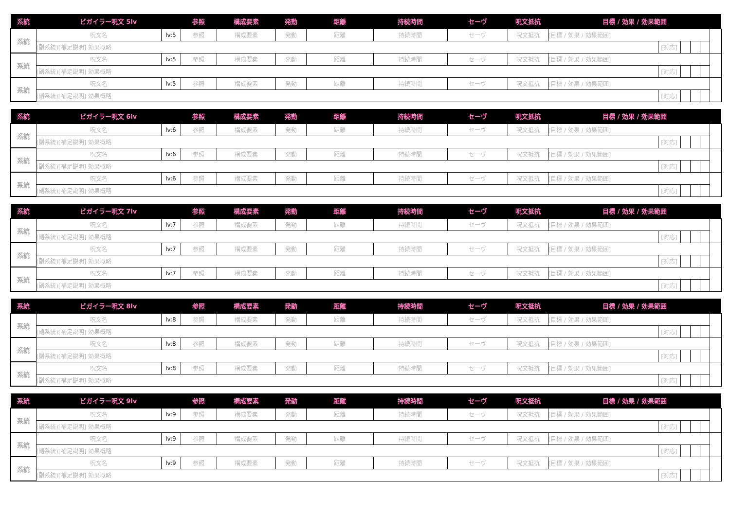| 系統 | ビガイラー呪文 5lv | | 参照 | 構成要素 | 発動 | 距離 | 持続時間 | セーヴ | 呪文抵抗 | 目標 / 効果 / 効果範囲 | | | | | |
| --- | --- | --- | --- | --- | --- | --- | --- | --- | --- | --- | --- | --- | --- | --- | --- |
| 系統 | 呪文名 | lv:5 | 参照 | 構成要素 | 発動 | 距離 | 持続時間 | セーヴ | 呪文抵抗 | [目標 / 効果 / 効果範囲] | | | | | |
| | (副系統)[補足説明] 効果概略 | | | | | | | | | | [対応] | | | | |
| 系統 | 呪文名 | lv:5 | 参照 | 構成要素 | 発動 | 距離 | 持続時間 | セーヴ | 呪文抵抗 | [目標 / 効果 / 効果範囲] | | | | | |
| | (副系統)[補足説明] 効果概略 | | | | | | | | | | [対応] | | | | |
| 系統 | 呪文名 | lv:5 | 参照 | 構成要素 | 発動 | 距離 | 持続時間 | セーヴ | 呪文抵抗 | [目標 / 効果 / 効果範囲] | | | | | |
| | (副系統)[補足説明] 効果概略 | | | | | | | | | | [対応] | | | | |
| 系統 | ビガイラー呪文 6lv | | 参照 | 構成要素 | 発動 | 距離 | 持続時間 | セーヴ | 呪文抵抗 | 目標 / 効果 / 効果範囲 | | | | | |
| --- | --- | --- | --- | --- | --- | --- | --- | --- | --- | --- | --- | --- | --- | --- | --- |
| 系統 | 呪文名 | lv:6 | 参照 | 構成要素 | 発動 | 距離 | 持続時間 | セーヴ | 呪文抵抗 | [目標 / 効果 / 効果範囲] | | | | | |
| | (副系統)[補足説明] 効果概略 | | | | | | | | | | [対応] | | | | |
| 系統 | 呪文名 | lv:6 | 参照 | 構成要素 | 発動 | 距離 | 持続時間 | セーヴ | 呪文抵抗 | [目標 / 効果 / 効果範囲] | | | | | |
| | (副系統)[補足説明] 効果概略 | | | | | | | | | | [対応] | | | | |
| 系統 | 呪文名 | lv:6 | 参照 | 構成要素 | 発動 | 距離 | 持続時間 | セーヴ | 呪文抵抗 | [目標 / 効果 / 効果範囲] | | | | | |
| | (副系統)[補足説明] 効果概略 | | | | | | | | | | [対応] | | | | |
| 系統 | ビガイラー呪文 7lv | | 参照 | 構成要素 | 発動 | 距離 | 持続時間 | セーヴ | 呪文抵抗 | 目標 / 効果 / 効果範囲 | | | | | |
| --- | --- | --- | --- | --- | --- | --- | --- | --- | --- | --- | --- | --- | --- | --- | --- |
| 系統 | 呪文名 | lv:7 | 参照 | 構成要素 | 発動 | 距離 | 持続時間 | セーヴ | 呪文抵抗 | [目標 / 効果 / 効果範囲] | | | | | |
| | (副系統)[補足説明] 効果概略 | | | | | | | | | | [対応] | | | | |
| 系統 | 呪文名 | lv:7 | 参照 | 構成要素 | 発動 | 距離 | 持続時間 | セーヴ | 呪文抵抗 | [目標 / 効果 / 効果範囲] | | | | | |
| | (副系統)[補足説明] 効果概略 | | | | | | | | | | [対応] | | | | |
| 系統 | 呪文名 | lv:7 | 参照 | 構成要素 | 発動 | 距離 | 持続時間 | セーヴ | 呪文抵抗 | [目標 / 効果 / 効果範囲] | | | | | |
| | (副系統)[補足説明] 効果概略 | | | | | | | | | | [対応] | | | | |
| 系統 | ビガイラー呪文 8lv | | 参照 | 構成要素 | 発動 | 距離 | 持続時間 | セーヴ | 呪文抵抗 | 目標 / 効果 / 効果範囲 | | | | | |
| --- | --- | --- | --- | --- | --- | --- | --- | --- | --- | --- | --- | --- | --- | --- | --- |
| 系統 | 呪文名 | lv:8 | 参照 | 構成要素 | 発動 | 距離 | 持続時間 | セーヴ | 呪文抵抗 | [目標 / 効果 / 効果範囲] | | | | | |
| | (副系統)[補足説明] 効果概略 | | | | | | | | | | [対応] | | | | |
| 系統 | 呪文名 | lv:8 | 参照 | 構成要素 | 発動 | 距離 | 持続時間 | セーヴ | 呪文抵抗 | [目標 / 効果 / 効果範囲] | | | | | |
| | (副系統)[補足説明] 効果概略 | | | | | | | | | | [対応] | | | | |
| 系統 | 呪文名 | lv:8 | 参照 | 構成要素 | 発動 | 距離 | 持続時間 | セーヴ | 呪文抵抗 | [目標 / 効果 / 効果範囲] | | | | | |
| | (副系統)[補足説明] 効果概略 | | | | | | | | | | [対応] | | | | |
| 系統 | ビガイラー呪文 9lv | | 参照 | 構成要素 | 発動 | 距離 | 持続時間 | セーヴ | 呪文抵抗 | 目標 / 効果 / 効果範囲 | | | | | |
| --- | --- | --- | --- | --- | --- | --- | --- | --- | --- | --- | --- | --- | --- | --- | --- |
| 系統 | 呪文名 | lv:9 | 参照 | 構成要素 | 発動 | 距離 | 持続時間 | セーヴ | 呪文抵抗 | [目標 / 効果 / 効果範囲] | | | | | |
| | (副系統)[補足説明] 効果概略 | | | | | | | | | | [対応] | | | | |
| 系統 | 呪文名 | lv:9 | 参照 | 構成要素 | 発動 | 距離 | 持続時間 | セーヴ | 呪文抵抗 | [目標 / 効果 / 効果範囲] | | | | | |
| | (副系統)[補足説明] 効果概略 | | | | | | | | | | [対応] | | | | |
| 系統 | 呪文名 | lv:9 | 参照 | 構成要素 | 発動 | 距離 | 持続時間 | セーヴ | 呪文抵抗 | [目標 / 効果 / 効果範囲] | | | | | |
| | (副系統)[補足説明] 効果概略 | | | | | | | | | | [対応] | | | | |